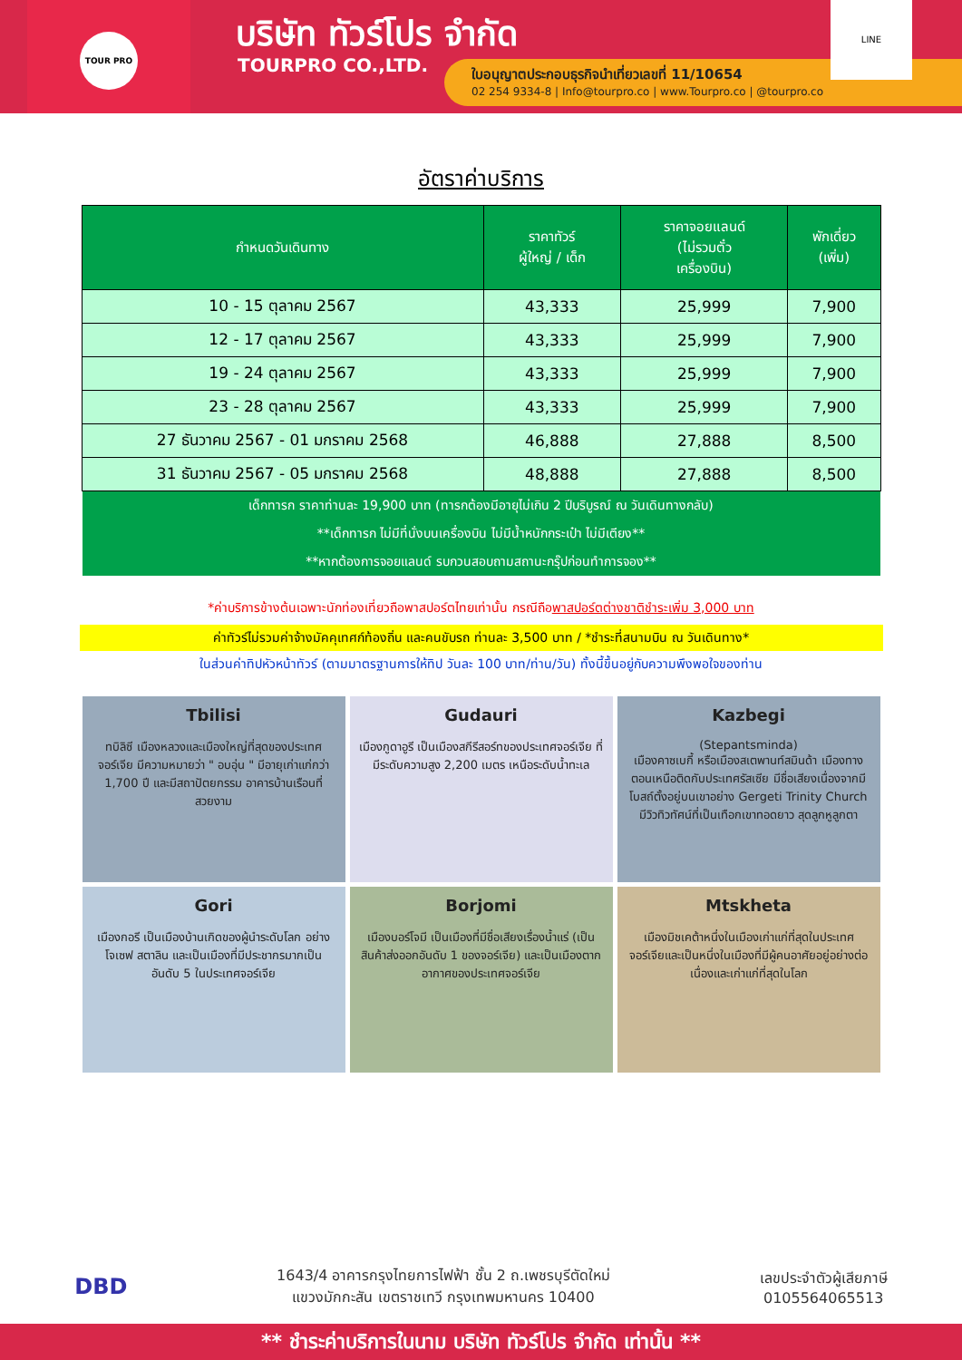TOUR PRO
บริษัท ทัวร์โปร จำกัด
TOURPRO CO.,LTD.
ใบอนุญาตประกอบธุรกิจนำเที่ยวเลขที่ 11/10654
02 254 9334-8 | Info@tourpro.co | www.Tourpro.co | @tourpro.co
LINE
อัตราค่าบริการ
| กำหนดวันเดินทาง | ราคาทัวร์ ผู้ใหญ่ / เด็ก | ราคาจอยแลนด์ (ไม่รวมตั๋ว เครื่องบิน) | พักเดี่ยว (เพิ่ม) |
| --- | --- | --- | --- |
| 10 - 15 ตุลาคม 2567 | 43,333 | 25,999 | 7,900 |
| 12 - 17 ตุลาคม 2567 | 43,333 | 25,999 | 7,900 |
| 19 - 24 ตุลาคม 2567 | 43,333 | 25,999 | 7,900 |
| 23 - 28 ตุลาคม 2567 | 43,333 | 25,999 | 7,900 |
| 27 ธันวาคม 2567 - 01 มกราคม 2568 | 46,888 | 27,888 | 8,500 |
| 31 ธันวาคม 2567 - 05 มกราคม 2568 | 48,888 | 27,888 | 8,500 |
เด็กทารก ราคาท่านละ 19,900 บาท (ทารกต้องมีอายุไม่เกิน 2 ปีบริบูรณ์ ณ วันเดินทางกลับ)
**เด็กทารก ไม่มีที่นั่งบนเครื่องบิน ไม่มีน้ำหนักกระเป๋า ไม่มีเตียง**
**หากต้องการจอยแลนด์ รบกวนสอบถามสถานะกรุ๊ปก่อนทำการจอง**
*ค่าบริการข้างต้นเฉพาะนักท่องเที่ยวถือพาสปอร์ตไทยเท่านั้น กรณีถือพาสปอร์ตต่างชาติชำระเพิ่ม 3,000 บาท
ค่าทัวร์ไม่รวมค่าจ้างมัคคุเทศก์ท้องถิ่น และคนขับรถ ท่านละ 3,500 บาท / *ชำระที่สนามบิน ณ วันเดินทาง*
ในส่วนค่าทิปหัวหน้าทัวร์ (ตามมาตรฐานการให้ทิป วันละ 100 บาท/ท่าน/วัน) ทั้งนี้ขึ้นอยู่กับความพึงพอใจของท่าน
Tbilisi
ทบิลิซี เมืองหลวงและเมืองใหญ่ที่สุดของประเทศจอร์เจีย มีความหมายว่า " อบอุ่น " มีอายุเก่าแก่กว่า 1,700 ปี และมีสถาปัตยกรรม อาคารบ้านเรือนที่สวยงาม
Gudauri
เมืองกูดาอูรี เป็นเมืองสกีรีสอร์ทของประเทศจอร์เจีย ที่มีระดับความสูง 2,200 เมตร เหนือระดับน้ำทะเล
Kazbegi
(Stepantsminda)
เมืองคาซเบกี้ หรือเมืองสเตพานท์สมินด้า เมืองทางตอนเหนือติดกับประเทศรัสเซีย มีชื่อเสียงเนื่องจากมีโบสถ์ตั้งอยู่บนเขาอย่าง Gergeti Trinity Church มีวิวทิวทัศน์ที่เป็นเทือกเขาทอดยาว สุดลูกหูลูกตา
Gori
เมืองกอรี เป็นเมืองบ้านเกิดของผู้นำระดับโลก อย่าง โจเซฟ สตาลิน และเป็นเมืองที่มีประชากรมากเป็นอันดับ 5 ในประเทศจอร์เจีย
Borjomi
เมืองบอร์โจมี เป็นเมืองที่มีชื่อเสียงเรื่องน้ำแร่ (เป็นสินค้าส่งออกอันดับ 1 ของจอร์เจีย) และเป็นเมืองตากอากาศของประเทศจอร์เจีย
Mtskheta
เมืองมิชเคต้าหนึ่งในเมืองเก่าแก่ที่สุดในประเทศจอร์เจียและเป็นหนึ่งในเมืองที่มีผู้คนอาศัยอยู่อย่างต่อเนื่องและเก่าแก่ที่สุดในโลก
DBD
1643/4 อาคารกรุงไทยการไฟฟ้า ชั้น 2 ถ.เพชรบุรีตัดใหม่
แขวงมักกะสัน เขตราชเทวี กรุงเทพมหานคร 10400
เลขประจำตัวผู้เสียภาษี
0105564065513
** ชำระค่าบริการในนาม บริษัท ทัวร์โปร จำกัด เท่านั้น **